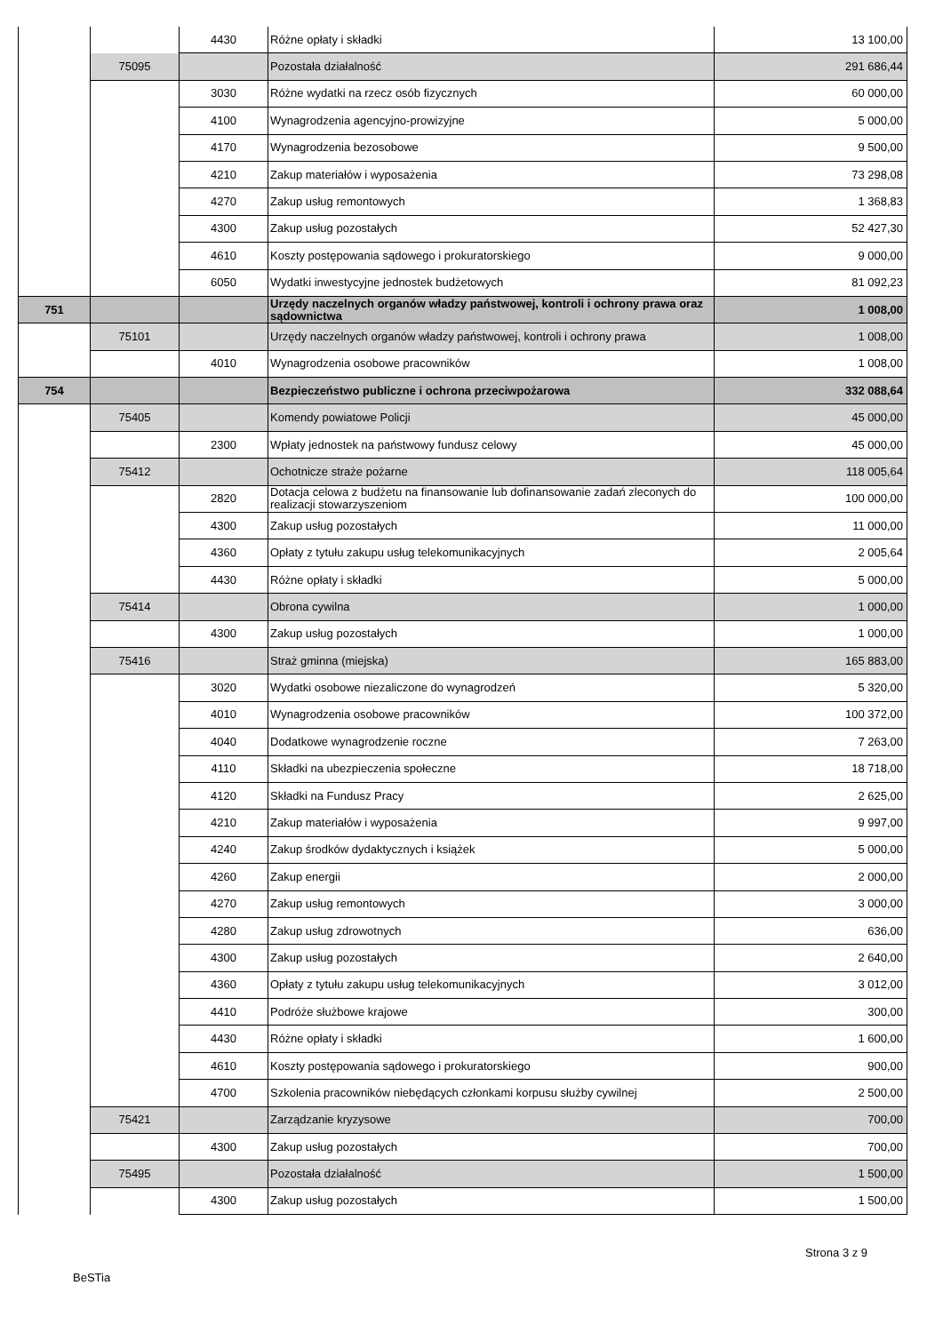| | | 4430 | Różne opłaty i składki | 13 100,00 |
| | 75095 | | Pozostała działalność | 291 686,44 |
| | | 3030 | Różne wydatki na rzecz osób fizycznych | 60 000,00 |
| | | 4100 | Wynagrodzenia agencyjno-prowizyjne | 5 000,00 |
| | | 4170 | Wynagrodzenia bezosobowe | 9 500,00 |
| | | 4210 | Zakup materiałów i wyposażenia | 73 298,08 |
| | | 4270 | Zakup usług remontowych | 1 368,83 |
| | | 4300 | Zakup usług pozostałych | 52 427,30 |
| | | 4610 | Koszty postępowania sądowego i prokuratorskiego | 9 000,00 |
| | | 6050 | Wydatki inwestycyjne jednostek budżetowych | 81 092,23 |
| 751 | | | Urzędy naczelnych organów władzy państwowej, kontroli i ochrony prawa oraz sądownictwa | 1 008,00 |
| | 75101 | | Urzędy naczelnych organów władzy państwowej, kontroli i ochrony prawa | 1 008,00 |
| | | 4010 | Wynagrodzenia osobowe pracowników | 1 008,00 |
| 754 | | | Bezpieczeństwo publiczne i ochrona przeciwpożarowa | 332 088,64 |
| | 75405 | | Komendy powiatowe Policji | 45 000,00 |
| | | 2300 | Wpłaty jednostek na państwowy fundusz celowy | 45 000,00 |
| | 75412 | | Ochotnicze straże pożarne | 118 005,64 |
| | | 2820 | Dotacja celowa z budżetu na finansowanie lub dofinansowanie zadań zleconych do realizacji stowarzyszeniom | 100 000,00 |
| | | 4300 | Zakup usług pozostałych | 11 000,00 |
| | | 4360 | Opłaty z tytułu zakupu usług telekomunikacyjnych | 2 005,64 |
| | | 4430 | Różne opłaty i składki | 5 000,00 |
| | 75414 | | Obrona cywilna | 1 000,00 |
| | | 4300 | Zakup usług pozostałych | 1 000,00 |
| | 75416 | | Straż gminna (miejska) | 165 883,00 |
| | | 3020 | Wydatki osobowe niezaliczone do wynagrodzeń | 5 320,00 |
| | | 4010 | Wynagrodzenia osobowe pracowników | 100 372,00 |
| | | 4040 | Dodatkowe wynagrodzenie roczne | 7 263,00 |
| | | 4110 | Składki na ubezpieczenia społeczne | 18 718,00 |
| | | 4120 | Składki na Fundusz Pracy | 2 625,00 |
| | | 4210 | Zakup materiałów i wyposażenia | 9 997,00 |
| | | 4240 | Zakup środków dydaktycznych i książek | 5 000,00 |
| | | 4260 | Zakup energii | 2 000,00 |
| | | 4270 | Zakup usług remontowych | 3 000,00 |
| | | 4280 | Zakup usług zdrowotnych | 636,00 |
| | | 4300 | Zakup usług pozostałych | 2 640,00 |
| | | 4360 | Opłaty z tytułu zakupu usług telekomunikacyjnych | 3 012,00 |
| | | 4410 | Podróże służbowe krajowe | 300,00 |
| | | 4430 | Różne opłaty i składki | 1 600,00 |
| | | 4610 | Koszty postępowania sądowego i prokuratorskiego | 900,00 |
| | | 4700 | Szkolenia pracowników niebędących członkami korpusu służby cywilnej | 2 500,00 |
| | 75421 | | Zarządzanie kryzysowe | 700,00 |
| | | 4300 | Zakup usług pozostałych | 700,00 |
| | 75495 | | Pozostała działalność | 1 500,00 |
| | | 4300 | Zakup usług pozostałych | 1 500,00 |
Strona 3 z 9
BeSTia